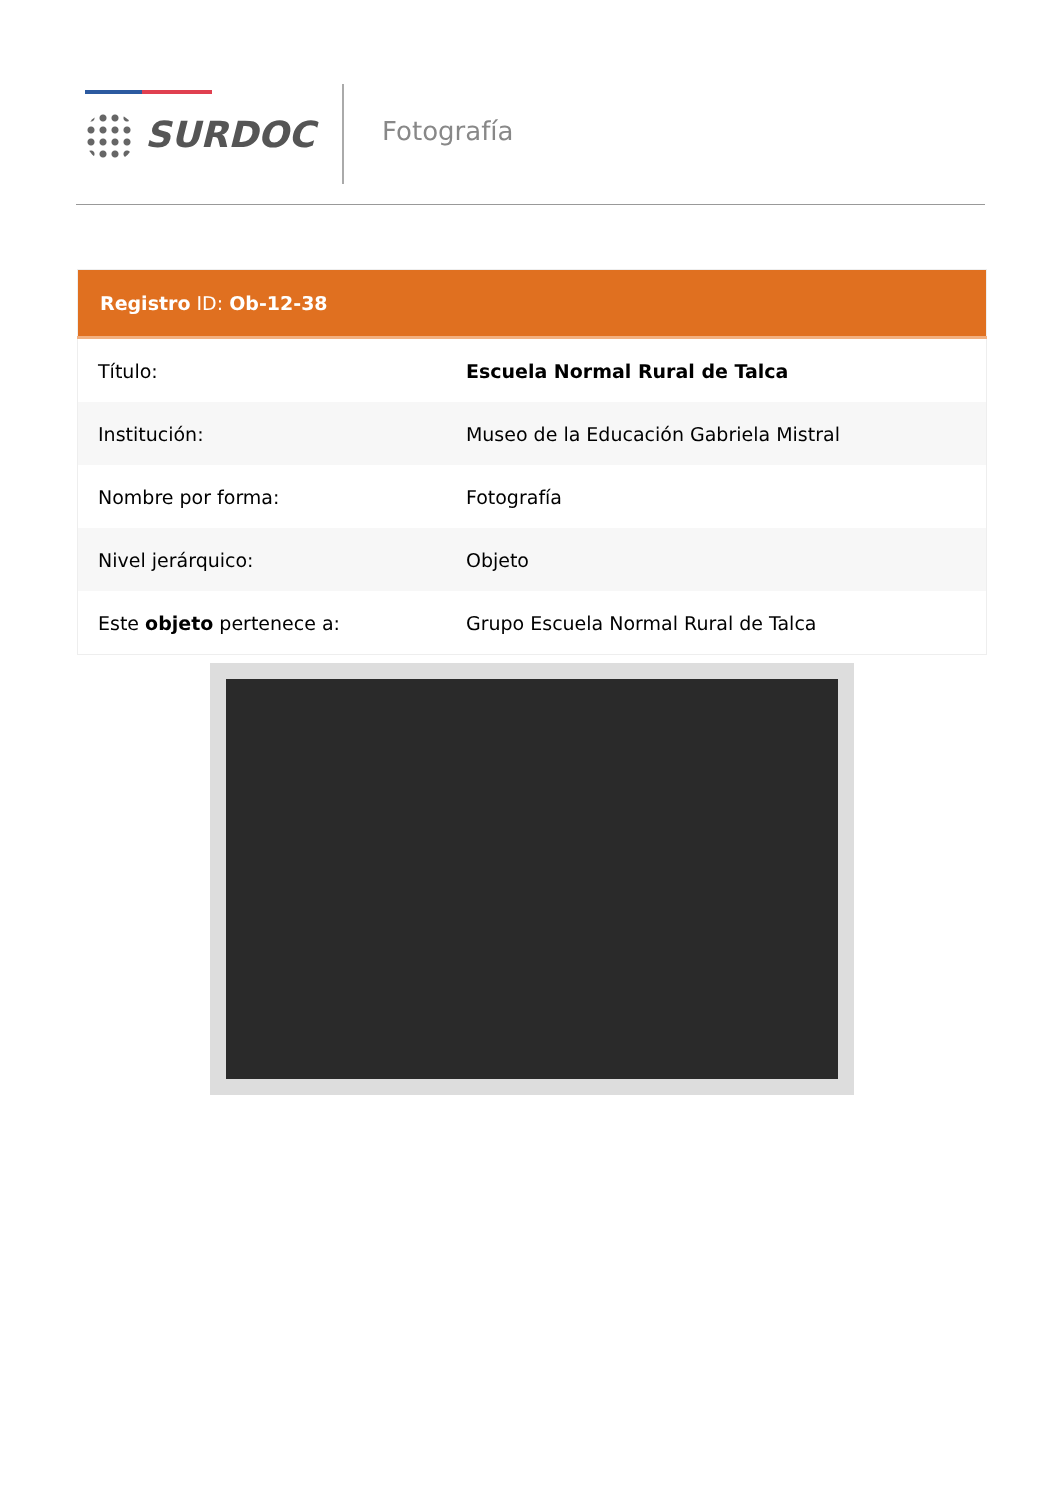SURDOC Fotografía
| Registro ID: Ob-12-38 | |
| --- | --- |
| Título: | Escuela Normal Rural de Talca |
| Institución: | Museo de la Educación Gabriela Mistral |
| Nombre por forma: | Fotografía |
| Nivel jerárquico: | Objeto |
| Este objeto pertenece a: | Grupo Escuela Normal Rural de Talca |